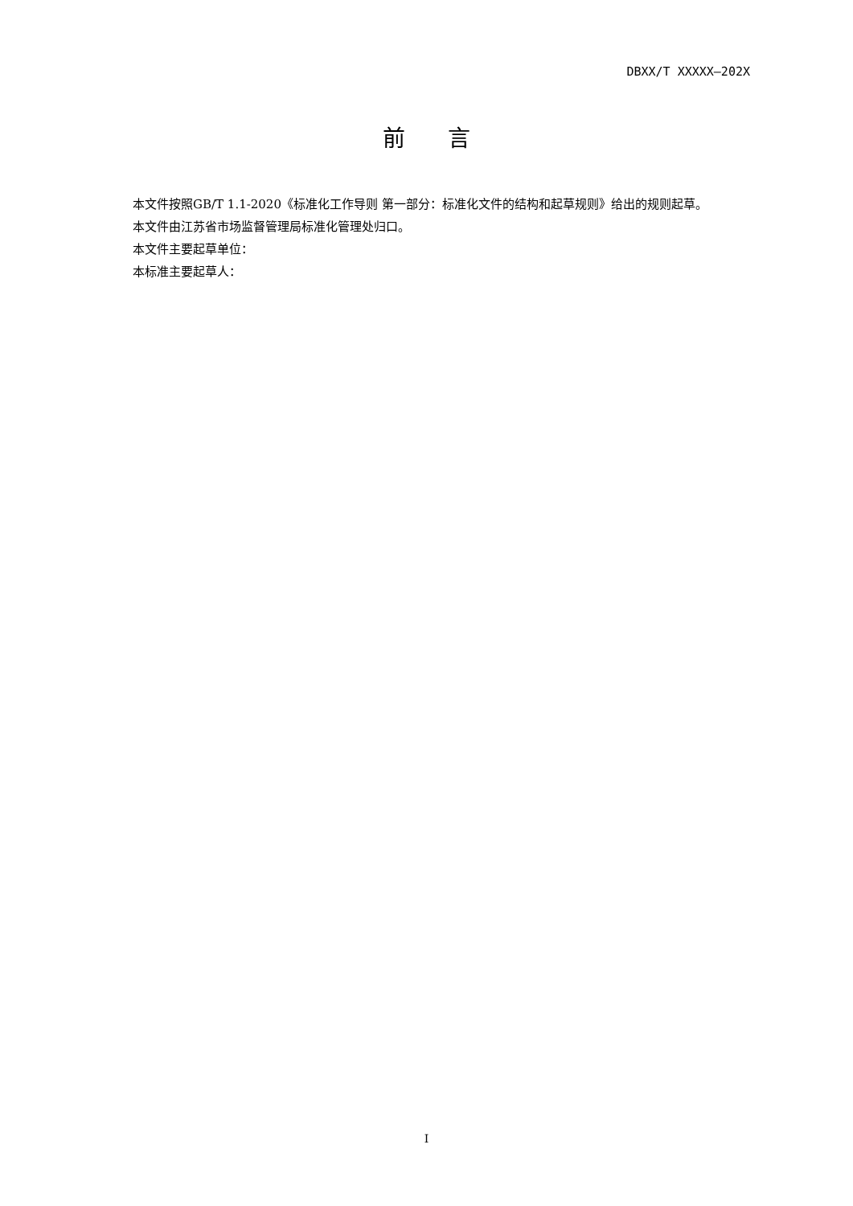DBXX/T XXXXX—202X
前 言
本文件按照GB/T 1.1-2020《标准化工作导则 第一部分：标准化文件的结构和起草规则》给出的规则起草。
本文件由江苏省市场监督管理局标准化管理处归口。
本文件主要起草单位：
本标准主要起草人：
I